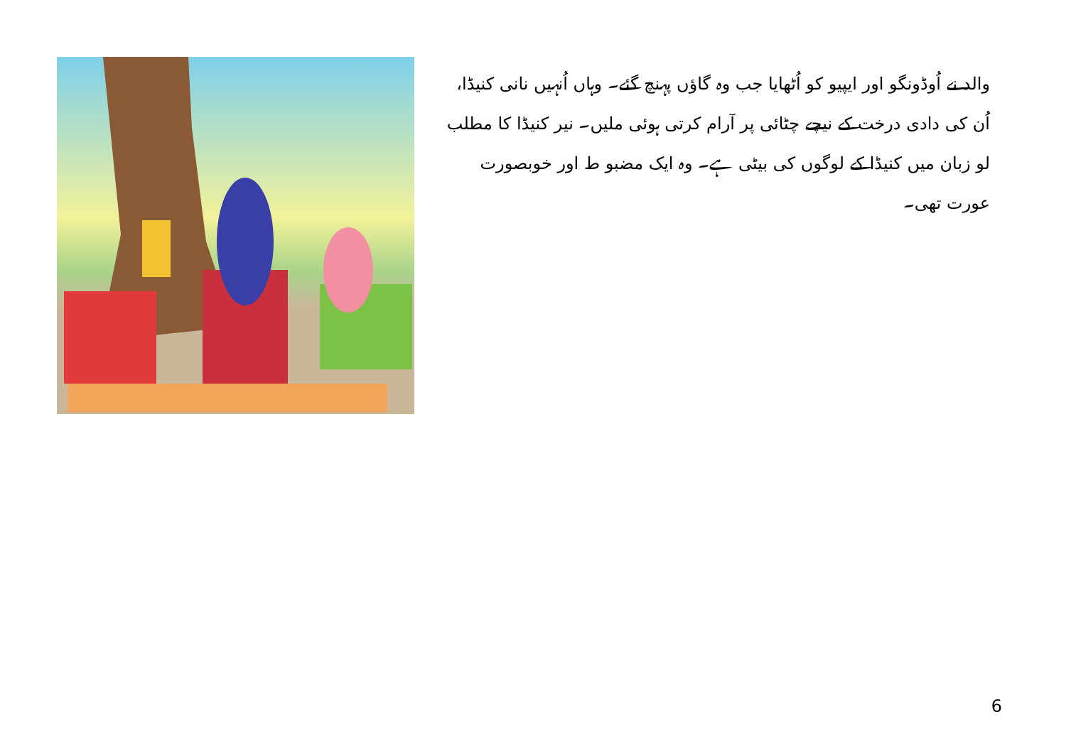والد نے اُوڈونگو اور ایپیو کو اُٹھایا جب وہ گاؤں پہنچ گئے۔ وہاں اُنہیں نانی کنیڈا، اُن کی دادی درخت کے نیچے چٹائی پر آرام کرتی ہوئی ملیں۔ نیر کنیڈا کا مطلب لو زبان میں کنیڈا کے لوگوں کی بیٹی ہے۔ وہ ایک مضبو ط اور خوبصورت عورت تھی۔
6